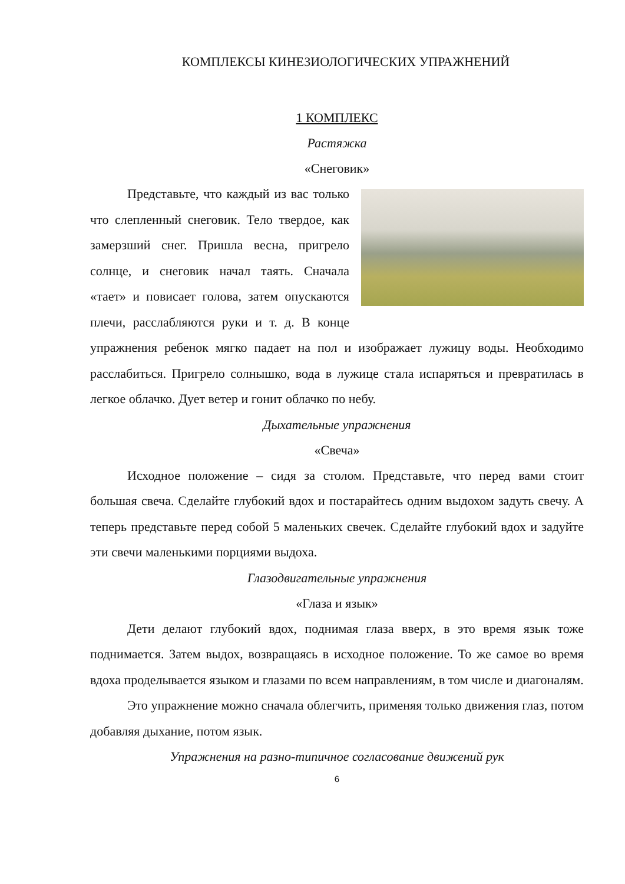КОМПЛЕКСЫ КИНЕЗИОЛОГИЧЕСКИХ УПРАЖНЕНИЙ
1 КОМПЛЕКС
Растяжка
«Снеговик»
Представьте, что каждый из вас только что слепленный снеговик. Тело твердое, как замерзший снег. Пришла весна, пригрело солнце, и снеговик начал таять. Сначала «тает» и повисает голова, затем опускаются плечи, расслабляются руки и т. д. В конце упражнения ребенок мягко падает на пол и изображает лужицу воды. Необходимо расслабиться. Пригрело солнышко, вода в лужице стала испаряться и превратилась в легкое облачко. Дует ветер и гонит облачко по небу.
Дыхательные упражнения
«Свеча»
Исходное положение – сидя за столом. Представьте, что перед вами стоит большая свеча. Сделайте глубокий вдох и постарайтесь одним выдохом задуть свечу. А теперь представьте перед собой 5 маленьких свечек. Сделайте глубокий вдох и задуйте эти свечи маленькими порциями выдоха.
Глазодвигательные упражнения
«Глаза и язык»
Дети делают глубокий вдох, поднимая глаза вверх, в это время язык тоже поднимается. Затем выдох, возвращаясь в исходное положение. То же самое во время вдоха проделывается языком и глазами по всем направлениям, в том числе и диагоналям.
Это упражнение можно сначала облегчить, применяя только движения глаз, потом добавляя дыхание, потом язык.
Упражнения на разно-типичное согласование движений рук
6